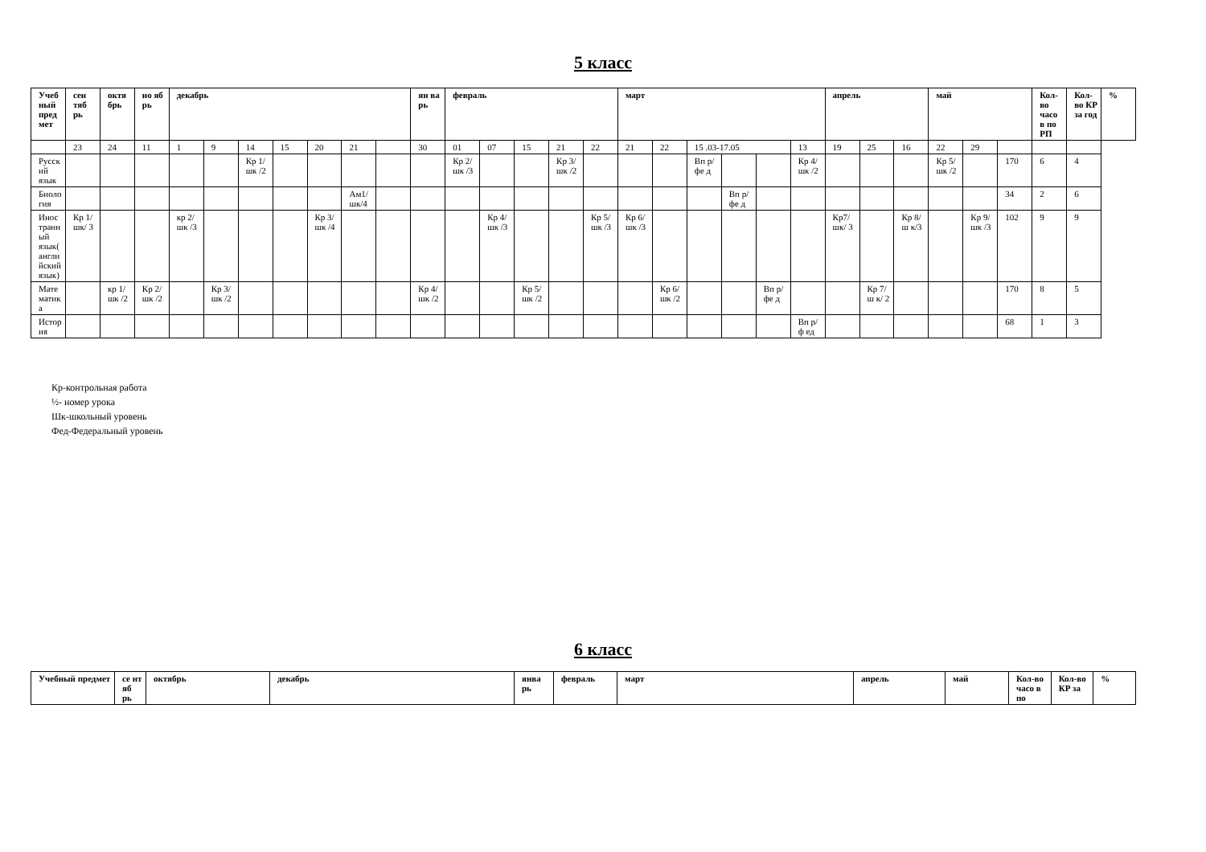5 класс
| Учебный предмет | сен тяб рь | октя брь | но яб рь | декабрь | | | | | | | ян ва рь | февраль | | | | | март | | | | | | апрель | | | май | | | Кол-во часо в по РП | Кол-во КР за год | % |
| --- | --- | --- | --- | --- | --- | --- | --- | --- | --- | --- | --- | --- | --- | --- | --- | --- | --- | --- | --- | --- | --- | --- | --- | --- | --- | --- | --- | --- | --- | --- | --- |
| | 23 | 24 | 11 | 1 | 9 | 14 | 15 | 20 | 21 | | 30 | 01 | 07 | 15 | 21 | 22 | 21 | 22 | 15 .03-17.05 | | | 13 | 19 | 25 | 16 | 22 | 29 | | | | |
| Русский язык | | | | | | Кр 1/ шк /2 | | | | | | Кр 2/ шк /3 | | | Кр 3/ шк /2 | | | | Вп р/ фе д | | | Кр 4/шк /2 | | | | Кр 5/ шк /2 | | 170 | 6 | 4 | |
| Биология | | | | | | | | | Ам1/ шк/4 | | | | | | | | | | | Вп р/ фе д | | | | | | | | 34 | 2 | 6 | |
| Иностранный язык(английский язык) | Кр 1/ шк/ 3 | | | кр 2/ шк /3 | | | | Кр 3/шк /4 | | | | | Кр 4/шк /3 | | | Кр 5/ шк /3 | Кр 6/ шк /3 | | | | | | Кр7/ шк/ 3 | | Кр 8/ш к/3 | | Кр 9/ шк /3 | 102 | 9 | 9 | |
| Математика | | кр 1/шк /2 | Кр 2/ шк /2 | | Кр 3/ шк /2 | | | | | | Кр 4/ шк /2 | | | Кр 5/ шк /2 | | | | Кр 6/шк /2 | | | Вп р/ фе д | | | Кр 7/ ш к/ 2 | | | | 170 | 8 | 5 | |
| История | | | | | | | | | | | | | | | | | | | | | | Вп р/ф ед | | | | | | 68 | 1 | 3 | |
Кр-контрольная работа
½- номер урока
Шк-школьный уровень
Фед-Федеральный уровень
6 класс
| Учебный предмет | се нт яб рь | октябрь | декабрь | янва рь | февраль | март | апрель | май | Кол-во часо в по | Кол-во КР за | % |
| --- | --- | --- | --- | --- | --- | --- | --- | --- | --- | --- | --- |